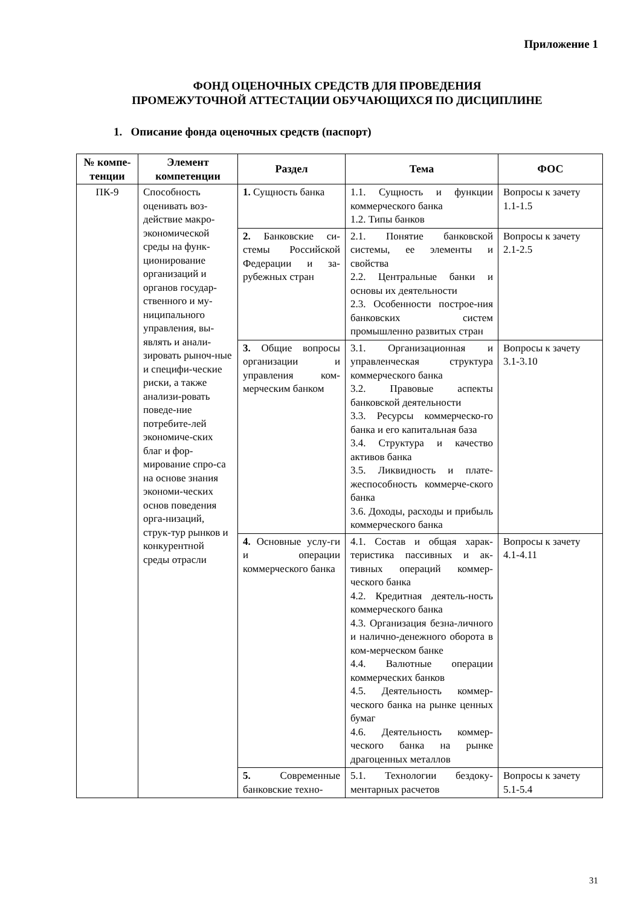Приложение 1
ФОНД ОЦЕНОЧНЫХ СРЕДСТВ ДЛЯ ПРОВЕДЕНИЯ
ПРОМЕЖУТОЧНОЙ АТТЕСТАЦИИ ОБУЧАЮЩИХСЯ ПО ДИСЦИПЛИНЕ
1. Описание фонда оценочных средств (паспорт)
| № компе-тенции | Элемент компетенции | Раздел | Тема | ФОС |
| --- | --- | --- | --- | --- |
| ПК-9 | Способность оценивать воз-действие макро-экономической среды на функ-ционирование организаций и органов государ-ственного и му-ниципального управления, вы-являть и анали-зировать рыноч-ные и специфи-ческие риски, а также анализи-ровать поведе-ние потребите-лей экономиче-ских благ и фор-мирование спро-са на основе знания экономи-ческих основ поведения орга-низаций, струк-тур рынков и конкурентной среды отрасли | 1. Сущность банка | 1.1. Сущность и функции коммерческого банка 1.2. Типы банков | Вопросы к зачету 1.1-1.5 |
| | | 2. Банковские си-стемы Российской Федерации и за-рубежных стран | 2.1. Понятие банковской системы, ее элементы и свойства 2.2. Центральные банки и основы их деятельности 2.3. Особенности построе-ния банковских систем промышленно развитых стран | Вопросы к зачету 2.1-2.5 |
| | | 3. Общие вопросы организации и управления ком-мерческим банком | 3.1. Организационная и управленческая структура коммерческого банка 3.2. Правовые аспекты банковской деятельности 3.3. Ресурсы коммерческо-го банка и его капитальная база 3.4. Структура и качество активов банка 3.5. Ликвидность и плате-жеспособность коммерче-ского банка 3.6. Доходы, расходы и прибыль коммерческого банка | Вопросы к зачету 3.1-3.10 |
| | | 4. Основные услу-ги и операции коммерческого банка | 4.1. Состав и общая харак-теристика пассивных и ак-тивных операций коммер-ческого банка 4.2. Кредитная деятель-ность коммерческого банка 4.3. Организация безна-личного и налично-денежного оборота в ком-мерческом банке 4.4. Валютные операции коммерческих банков 4.5. Деятельность коммер-ческого банка на рынке ценных бумаг 4.6. Деятельность коммер-ческого банка на рынке драгоценных металлов | Вопросы к зачету 4.1-4.11 |
| | | 5. Современные банковские техно- | 5.1. Технологии бездоку-ментарных расчетов | Вопросы к зачету 5.1-5.4 |
31